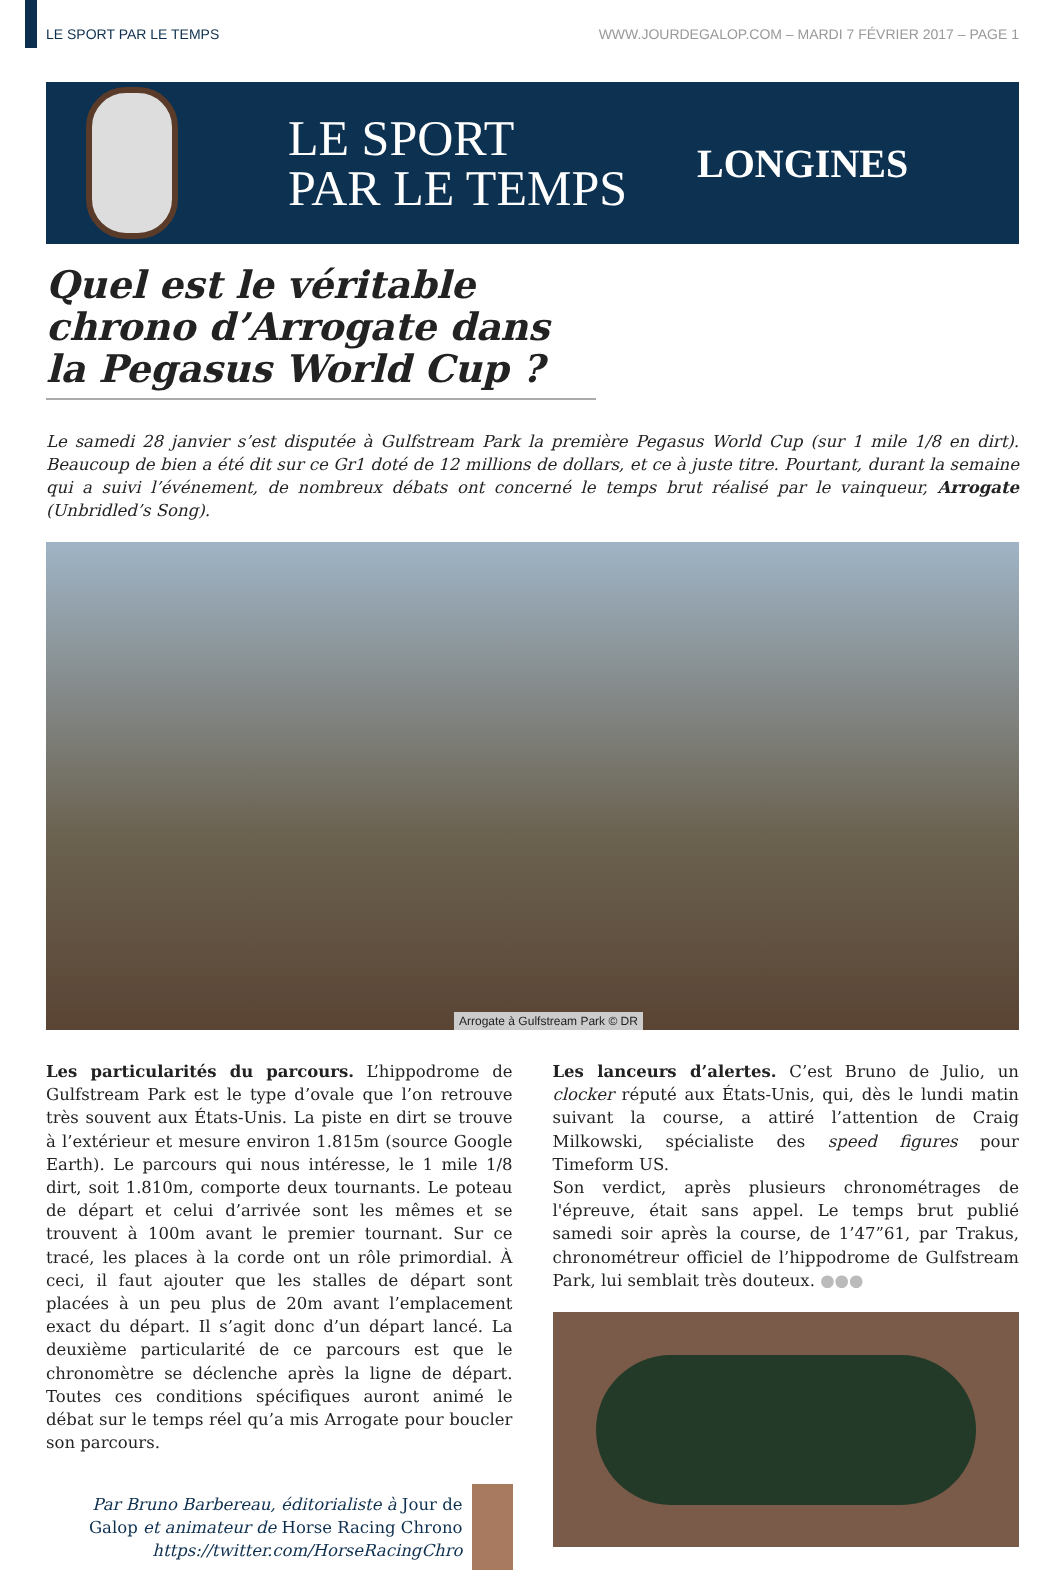LE SPORT PAR LE TEMPS WWW.JOURDEGALOP.COM – MARDI 7 FÉVRIER 2017 – PAGE 1
LE SPORT
PAR LE TEMPS
LONGINES
Quel est le véritable chrono d’Arrogate dans la Pegasus World Cup ?
Le samedi 28 janvier s’est disputée à Gulfstream Park la première Pegasus World Cup (sur 1 mile 1/8 en dirt). Beaucoup de bien a été dit sur ce Gr1 doté de 12 millions de dollars, et ce à juste titre. Pourtant, durant la semaine qui a suivi l’événement, de nombreux débats ont concerné le temps brut réalisé par le vainqueur, Arrogate (Unbridled’s Song).
Arrogate à Gulfstream Park © DR
Les particularités du parcours. L’hippodrome de Gulfstream Park est le type d’ovale que l’on retrouve très souvent aux États-Unis. La piste en dirt se trouve à l’extérieur et mesure environ 1.815m (source Google Earth). Le parcours qui nous intéresse, le 1 mile 1/8 dirt, soit 1.810m, comporte deux tournants. Le poteau de départ et celui d’arrivée sont les mêmes et se trouvent à 100m avant le premier tournant. Sur ce tracé, les places à la corde ont un rôle primordial. À ceci, il faut ajouter que les stalles de départ sont placées à un peu plus de 20m avant l’emplacement exact du départ. Il s’agit donc d’un départ lancé. La deuxième particularité de ce parcours est que le chronomètre se déclenche après la ligne de départ. Toutes ces conditions spécifiques auront animé le débat sur le temps réel qu’a mis Arrogate pour boucler son parcours.
Par Bruno Barbereau, éditorialiste à Jour de Galop et animateur de Horse Racing Chrono
https://twitter.com/HorseRacingChro
Les lanceurs d’alertes. C’est Bruno de Julio, un clocker réputé aux États-Unis, qui, dès le lundi matin suivant la course, a attiré l’attention de Craig Milkowski, spécialiste des speed figures pour Timeform US.
Son verdict, après plusieurs chronométrages de l'épreuve, était sans appel. Le temps brut publié samedi soir après la course, de 1’47”61, par Trakus, chronométreur officiel de l’hippodrome de Gulfstream Park, lui semblait très douteux. ●●●